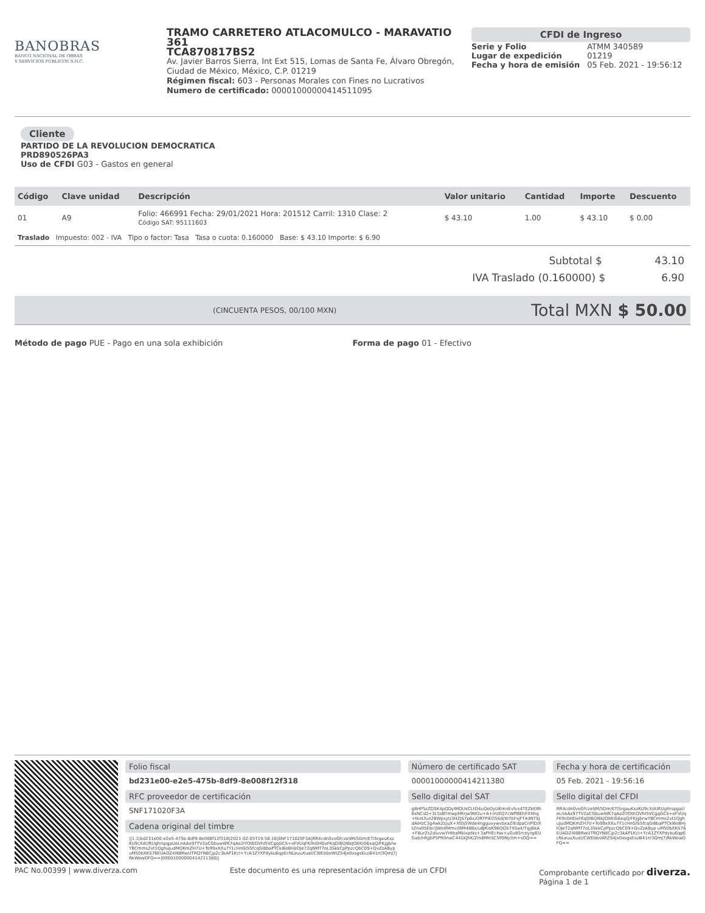BANOBRAS
BANCO NACIONAL DE OBRAS
Y SERVICIOS PÚBLICOS S.N.C.
TRAMO CARRETERO ATLACOMULCO - MARAVATIO 361
TCA870817BS2
Av. Javier Barros Sierra, Int Ext 515, Lomas de Santa Fe, Álvaro Obregón, Ciudad de México, México, C.P. 01219
Régimen fiscal: 603 - Personas Morales con Fines no Lucrativos
Numero de certificado: 00001000000414511095
CFDI de Ingreso
| Serie y Folio | ATMM 340589 |
| Lugar de expedición | 01219 |
| Fecha y hora de emisión | 05 Feb. 2021 - 19:56:12 |
Cliente
PARTIDO DE LA REVOLUCION DEMOCRATICA
PRD890526PA3
Uso de CFDI G03 - Gastos en general
| Código | Clave unidad | Descripción | Valor unitario | Cantidad | Importe | Descuento |
| --- | --- | --- | --- | --- | --- | --- |
| 01 | A9 | Folio: 466991 Fecha: 29/01/2021 Hora: 201512 Carril: 1310 Clase: 2 Código SAT: 95111603 | $ 43.10 | 1.00 | $ 43.10 | $ 0.00 |
| Traslado Impuesto: 002 - IVA Tipo o factor: Tasa Tasa o cuota: 0.160000 Base: $ 43.10 Importe: $ 6.90 | | | | | | |
Subtotal $ 43.10
IVA Traslado (0.160000) $ 6.90
(CINCUENTA PESOS, 00/100 MXN) Total MXN $ 50.00
Método de pago PUE - Pago en una sola exhibición
Forma de pago 01 - Efectivo
Folio fiscal
bd231e00-e2e5-475b-8df9-8e008f12f318
RFC proveedor de certificación
SNF171020F3A
Cadena original del timbre
||1.1|bd231e00-e2e5-475b-8df9-8e008f12f318|2021-02-05T19:56:16|SNF171020F3A|RR4cdn0voGfczeSM/5Dm/ETi5rgauKxzKU9cXdUftUghrspgaUeLnAAx97TV2aCGbuwWK7qAo2lYOtEOVhI5VCgqGCS+oFVUqFKlhi0HDxFKqDl6QI6kJOXKiG6xqQ/FKjgbrwYBCmms2vt1QghuJudMQKmZH7U+To99xXXu7Y1cHnGIS5fcqGI8baPTCkl6oBHjlOJe72qNMT7oL3SkkCpPpzcQbC09+QvZzAByp uM50bXKS76EUADZ4l8BRwUTRQYN8Cjp2c3kAP1KcI+YcA1ZYXPdyku6qpEcNLeuuXuaUCWEbbsWtZS4Jx0xsgsEiuiB41nl3QmJ7jRkWowOFQ==|00001000000414211380||
Número de certificado SAT
00001000000414211380
Sello digital del SAT
g8HP5zZD5K4pQDyIMOUkCLtO4uQoOyUKmnEvfvx4TEZkEIRi6xNCsD+3L5sBYmwpHRrjw9W2u+A+lrUEQ7cWffBEhFXhhq+tknLTun2BWpsyU3HZJS7p6x/ORTPIEO5SdjYoTbFsjFT4dNTSJdAIHzC3g4wkZsjuX+Xt0j5Wde4ngguvywvbxaZlEdpaCnPlD/XtZnx0SEbcljWoXMmv/l8M48Bx/u8JKioK96QQS7XSa4/Tqjj6kA+F8urZs2diuvwYHtbaMkixptks+3aPHEcHw+uGv85rcoyrglEUGab/HhjJbP5PR0nwC441KJhK/ZHdMhISC5lf0Njctm+sGQ==
Fecha y hora de certificación
05 Feb. 2021 - 19:56:16
Sello digital del CFDI
RR4cdn0voGfczeSM/5Dm/ETi5rgauKxzKU9cXdUftUghrspgaUeLnAAx97TV2aCGbuwWK7qAo2lYOtEOVhI5VCgqGCS+oFVUqFKlhi0HDxFKqDl6QI6kJOXKiG6xqQ/FKjgbrwYBCmms2vt1QghuJudMQKmZH7U+To99xXXu7Y1cHnGIS5fcqGI8baPTCkl6oBHjlOJe72qNMT7oL3SkkCpPpzcQbC09+QvZzAByp uM50bXKS76EUADZ4l8BRwUTRQYN8Cjp2c3kAP1KcI+YcA1ZYXPdyku6qpEcNLeuuXuaUCWEbbsWtZS4Jx0xsgsEiuiB41nl3QmJ7jRkWowOFQ==
PAC No.00399 | www.diverza.com Este documento es una representación impresa de un CFDI Comprobante certificado por diverza.
Página 1 de 1